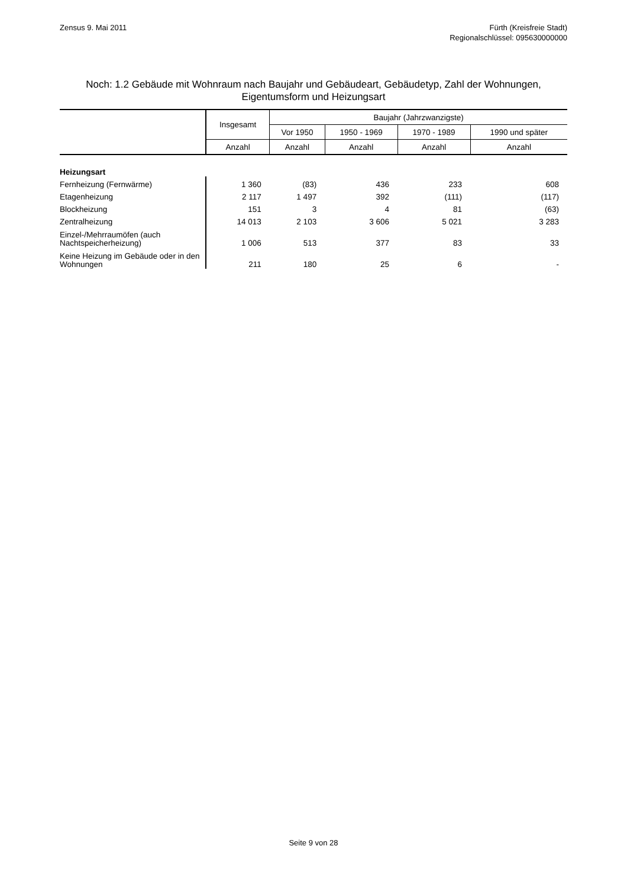Zensus 9. Mai 2011 Fürth (Kreisfreie Stadt)
Regionalschlüssel: 095630000000
Noch: 1.2 Gebäude mit Wohnraum nach Baujahr und Gebäudeart, Gebäudetyp, Zahl der Wohnungen, Eigentumsform und Heizungsart
| | Insgesamt | Baujahr (Jahrzwanzigste) | | | |
| --- | --- | --- | --- | --- | --- |
| | | Vor 1950 | 1950 - 1969 | 1970 - 1989 | 1990 und später |
| | Anzahl | Anzahl | Anzahl | Anzahl | Anzahl |
| Heizungsart | | | | | |
| Fernheizung (Fernwärme) | 1 360 | (83) | 436 | 233 | 608 |
| Etagenheizung | 2 117 | 1 497 | 392 | (111) | (117) |
| Blockheizung | 151 | 3 | 4 | 81 | (63) |
| Zentralheizung | 14 013 | 2 103 | 3 606 | 5 021 | 3 283 |
| Einzel-/Mehrraumöfen (auch Nachtspeicherheizung) | 1 006 | 513 | 377 | 83 | 33 |
| Keine Heizung im Gebäude oder in den Wohnungen | 211 | 180 | 25 | 6 | - |
Seite 9 von 28